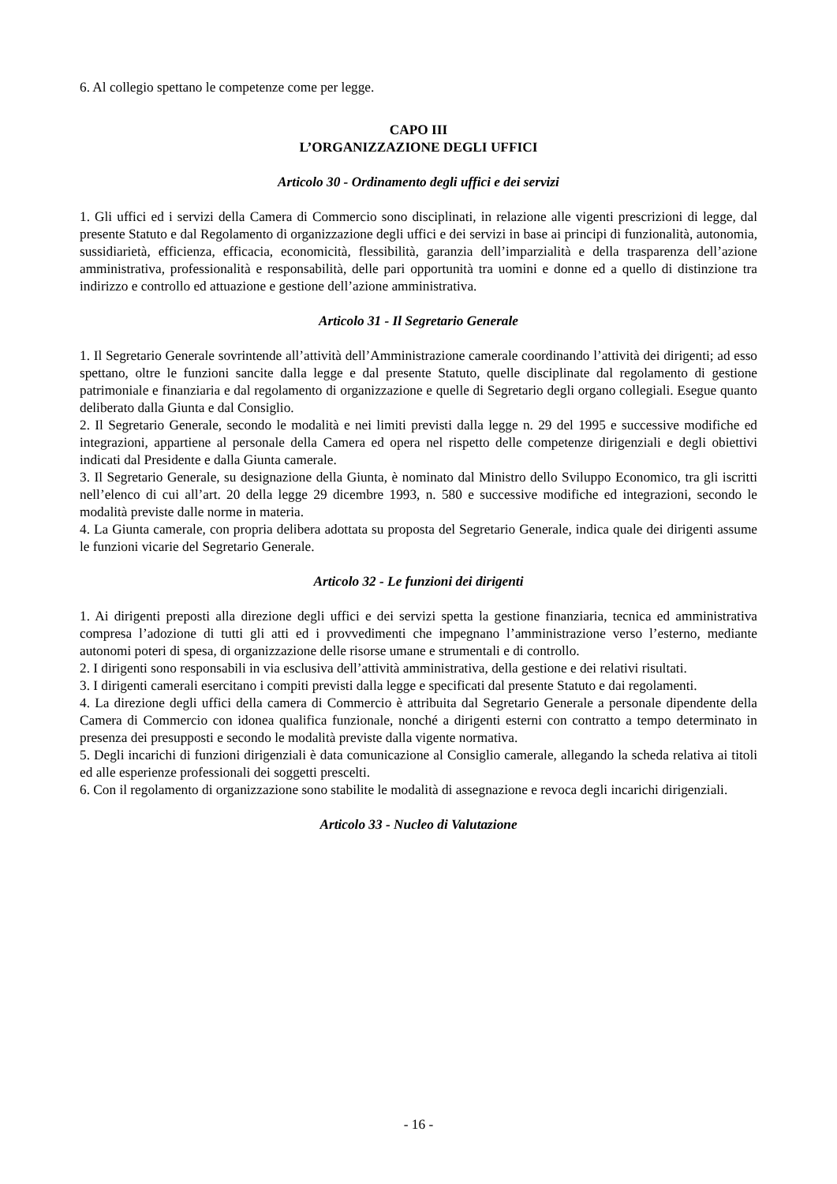6. Al collegio spettano le competenze come per legge.
CAPO III
L’ORGANIZZAZIONE DEGLI UFFICI
Articolo 30 - Ordinamento degli uffici e dei servizi
1. Gli uffici ed i servizi della Camera di Commercio sono disciplinati, in relazione alle vigenti prescrizioni di legge, dal presente Statuto e dal Regolamento di organizzazione degli uffici e dei servizi in base ai principi di funzionalità, autonomia, sussidiarietà, efficienza, efficacia, economicità, flessibilità, garanzia dell’imparzialità e della trasparenza dell’azione amministrativa, professionalità e responsabilità, delle pari opportunità tra uomini e donne ed a quello di distinzione tra indirizzo e controllo ed attuazione e gestione dell’azione amministrativa.
Articolo 31 - Il Segretario Generale
1. Il Segretario Generale sovrintende all’attività dell’Amministrazione camerale coordinando l’attività dei dirigenti; ad esso spettano, oltre le funzioni sancite dalla legge e dal presente Statuto, quelle disciplinate dal regolamento di gestione patrimoniale e finanziaria e dal regolamento di organizzazione e quelle di Segretario degli organo collegiali. Esegue quanto deliberato dalla Giunta e dal Consiglio.
2. Il Segretario Generale, secondo le modalità e nei limiti previsti dalla legge n. 29 del 1995 e successive modifiche ed integrazioni, appartiene al personale della Camera ed opera nel rispetto delle competenze dirigenziali e degli obiettivi indicati dal Presidente e dalla Giunta camerale.
3. Il Segretario Generale, su designazione della Giunta, è nominato dal Ministro dello Sviluppo Economico, tra gli iscritti nell’elenco di cui all’art. 20 della legge 29 dicembre 1993, n. 580 e successive modifiche ed integrazioni, secondo le modalità previste dalle norme in materia.
4. La Giunta camerale, con propria delibera adottata su proposta del Segretario Generale, indica quale dei dirigenti assume le funzioni vicarie del Segretario Generale.
Articolo 32 - Le funzioni dei dirigenti
1. Ai dirigenti preposti alla direzione degli uffici e dei servizi spetta la gestione finanziaria, tecnica ed amministrativa compresa l’adozione di tutti gli atti ed i provvedimenti che impegnano l’amministrazione verso l’esterno, mediante autonomi poteri di spesa, di organizzazione delle risorse umane e strumentali e di controllo.
2. I dirigenti sono responsabili in via esclusiva dell’attività amministrativa, della gestione e dei relativi risultati.
3. I dirigenti camerali esercitano i compiti previsti dalla legge e specificati dal presente Statuto e dai regolamenti.
4. La direzione degli uffici della camera di Commercio è attribuita dal Segretario Generale a personale dipendente della Camera di Commercio con idonea qualifica funzionale, nonché a dirigenti esterni con contratto a tempo determinato in presenza dei presupposti e secondo le modalità previste dalla vigente normativa.
5. Degli incarichi di funzioni dirigenziali è data comunicazione al Consiglio camerale, allegando la scheda relativa ai titoli ed alle esperienze professionali dei soggetti prescelti.
6. Con il regolamento di organizzazione sono stabilite le modalità di assegnazione e revoca degli incarichi dirigenziali.
Articolo 33 - Nucleo di Valutazione
- 16 -